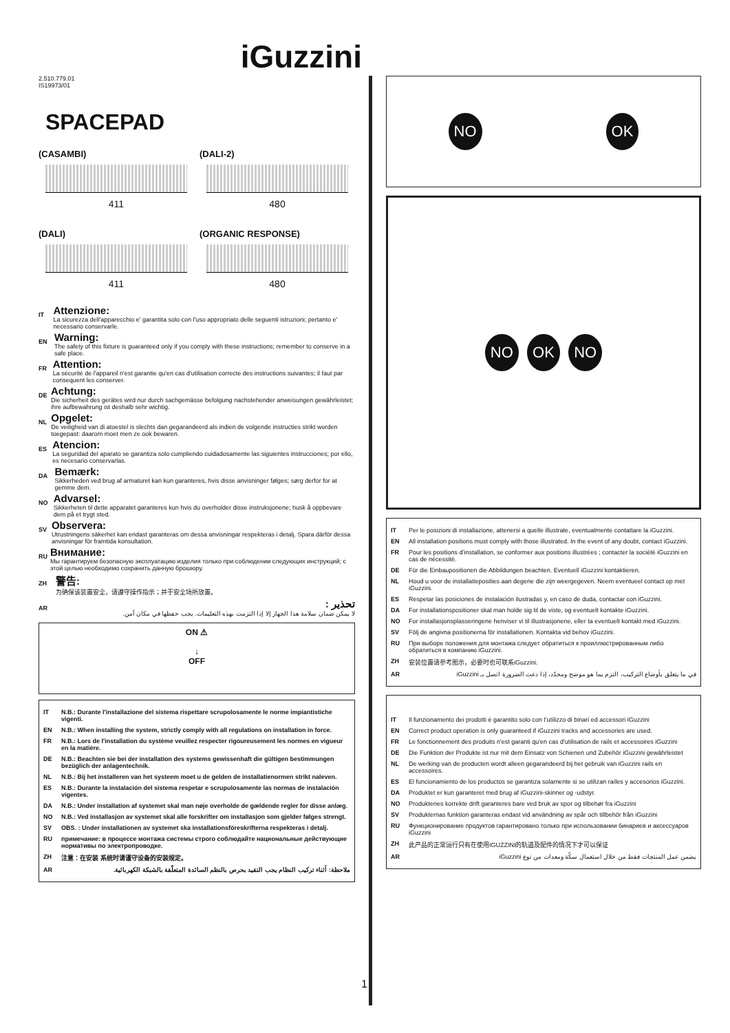iGuzzini
2.510.779.01
IS19973/01
SPACEPAD
(CASAMBI)
411
(DALI-2)
480
(DALI)
411
(ORGANIC RESPONSE)
480
IT
Attenzione:
La sicurezza dell'apparecchio e' garantita solo con l'uso appropriato delle seguenti istruzioni; pertanto e' necessario conservarle.
EN
Warning:
The safety of this fixture is guaranteed only if you comply with these instructions; remember to conserve in a safe place.
FR
Attention:
La sécurité de l'appareil n'est garantie qu'en cas d'utilisation correcte des instructions suivantes; il faut par consequent les conserver.
DE
Achtung:
Die sicherheit des gerätes wird nur durch sachgemässe befolgung nachstehender anweisungen gewährleistet; ihre aufbewahrung ist deshalb sehr wichtig.
NL
Opgelet:
De veiligheid van di atoestel is slechts dan gegarandeerd als indien de volgende instructies strikt worden toegepast: daarom moet men ze ook bewaren.
ES
Atencion:
La seguridad del aparato se garantiza solo cumpliendo cuidadosamente las siguientes instrucciones; por ello, es necesario conservarlas.
DA
Bemærk:
Sikkerheden ved brug af armaturet kan kun garanteres, hvis disse anvisninger følges; sørg derfor for at gemme dem.
NO
Advarsel:
Sikkerheten til dette apparatet garanteres kun hvis du overholder disse instruksjonene; husk å oppbevare dem på et trygt sted.
SV
Observera:
Utrustningens säkerhet kan endast garanteras om dessa anvisningar respekteras i detalj. Spara därför dessa anvisningar för framtida konsultation.
RU
Внимание:
Мы гарантируем безопасную эксплуатацию изделия только при соблюдении следующих инструкций; с этой целью необходимо сохранить данную брошюру.
ZH
警告:
为确保该装置安全，请遵守操作指示；并于安全场所放置。
AR
تحذير :
لا يمكن ضمان سلامة هذا الجهاز إلا إذا التزمت بهذه التعليمات. يجب حفظها في مكان آمن.
ON ⚠
↓
OFF
IT N.B.: Durante l'installazione del sistema rispettare scrupolosamente le norme impiantistiche vigenti.
EN N.B.: When installing the system, strictly comply with all regulations on installation in force.
FR N.B.: Lors de l'installation du système veuillez respecter rigoureusement les normes en vigueur en la matière.
DE N.B.: Beachten sie bei der installation des systems gewissenhaft die gültigen bestimmungen bezüglich der anlagentechnik.
NL N.B.: Bij het installeren van het systeem moet u de gelden de installatienormen strikt naleven.
ES N.B.: Durante la instalación del sistema respetar e scrupulosamente las normas de instalación vigentes.
DA N.B.: Under installation af systemet skal man nøje overholde de gældende regler for disse anlæg.
NO N.B.: Ved installasjon av systemet skal alle forskrifter om installasjon som gjelder følges strengt.
SV OBS. : Under installationen av systemet ska installationsföreskrifterna respekteras i detalj.
RU примечание: в процессе монтажа системы строго соблюдайте национальные действующие нормативы по электропроводке.
ZH 注意：在安装 系统时请谨守设备的安装规定。
AR ملاحظة: أثناء تركيب النظام يجب التقيد بحرص بالنظم السائدة المتعلّقة بالشبكة الكهربائية.
NO OK
NO OK NO
IT Per le posizioni di installazione, attenersi a quelle illustrate, eventualmente contattare la iGuzzini.
EN All installation positions must comply with those illustrated. In the event of any doubt, contact iGuzzini.
FR Pour les positions d’installation, se conformer aux positions illustrées ; contacter la société iGuzzini en cas de nécessité.
DE Für die Einbaupositionen die Abbildungen beachten. Eventuell iGuzzini kontaktieren.
NL Houd u voor de installatieposities aan degene die zijn weergegeven. Neem eventueel contact op met iGuzzini.
ES Respetar las posiciones de instalación ilustradas y, en caso de duda, contactar con iGuzzini.
DA For installationspositioner skal man holde sig til de viste, og eventuelt kontakte iGuzzini.
NO For installasjonsplasseringene henviser vi til illustrasjonene, eller ta eventuelt kontakt med iGuzzini.
SV Följ de angivna positionerna för installationen. Kontakta vid behov iGuzzini.
RU При выборе положения для монтажа следует обратиться к проиллюстрированным либо обратиться в компанию iGuzzini.
ZH 安装位置请参考图示，必要时也可联系iGuzzini.
AR في ما يتعلق بأوضاع التركيب، التزم بما هو موضح ومحدّد، إذا دعت الضرورة اتصل بـ iGuzzini
IT Il funzionamento dei prodotti è garantito solo con l’utilizzo di binari ed accessori iGuzzini
EN Correct product operation is only guaranteed if iGuzzini tracks and accessories are used.
FR Le fonctionnement des produits n'est garanti qu'en cas d'utilisation de rails et accessoires iGuzzini
DE Die Funktion der Produkte ist nur mit dem Einsatz von Schienen und Zubehör iGuzzini gewährleistet
NL De werking van de producten wordt alleen gegarandeerd bij het gebruik van iGuzzini rails en accessoires.
ES El funcionamiento de los productos se garantiza solamente si se utilizan raíles y accesorios iGuzzini.
DA Produktet er kun garanteret med brug af iGuzzini-skinner og -udstyr.
NO Produktenes korrekte drift garanteres bare ved bruk av spor og tilbehør fra iGuzzini
SV Produkternas funktion garanteras endast vid användning av spår och tillbehör från iGuzzini
RU Функционирование продуктов гарантировано только при использовании бинариев и аксессуаров iGuzzini
ZH 此产品的正常运行只有在使用IGUZZINI的轨道及配件的情况下才可以保证
AR يضمن عمل المنتجات فقط من خلال استعمال سكّة ومعدات من نوع iGuzzini
1